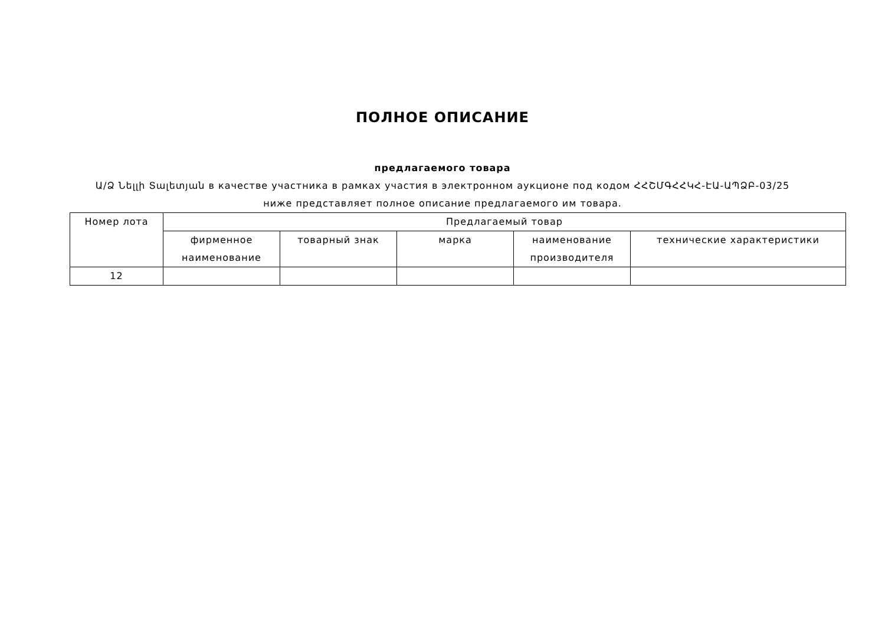ПОЛНОЕ ОПИСАНИЕ
предлагаемого товара
Ա/Ձ Նելլի Տալետյան в качестве участника в рамках участия в электронном аукционе под кодом ՀՀՇՄԳՀՀԿՀ-ԷԱ-ԱՊՁԲ-03/25
ниже представляет полное описание предлагаемого им товара.
| Номер лота | Предлагаемый товар | | | | |
| --- | --- | --- | --- | --- | --- |
| | фирменное наименование | товарный знак | марка | наименование производителя | технические характеристики |
| 12 | | | | | |